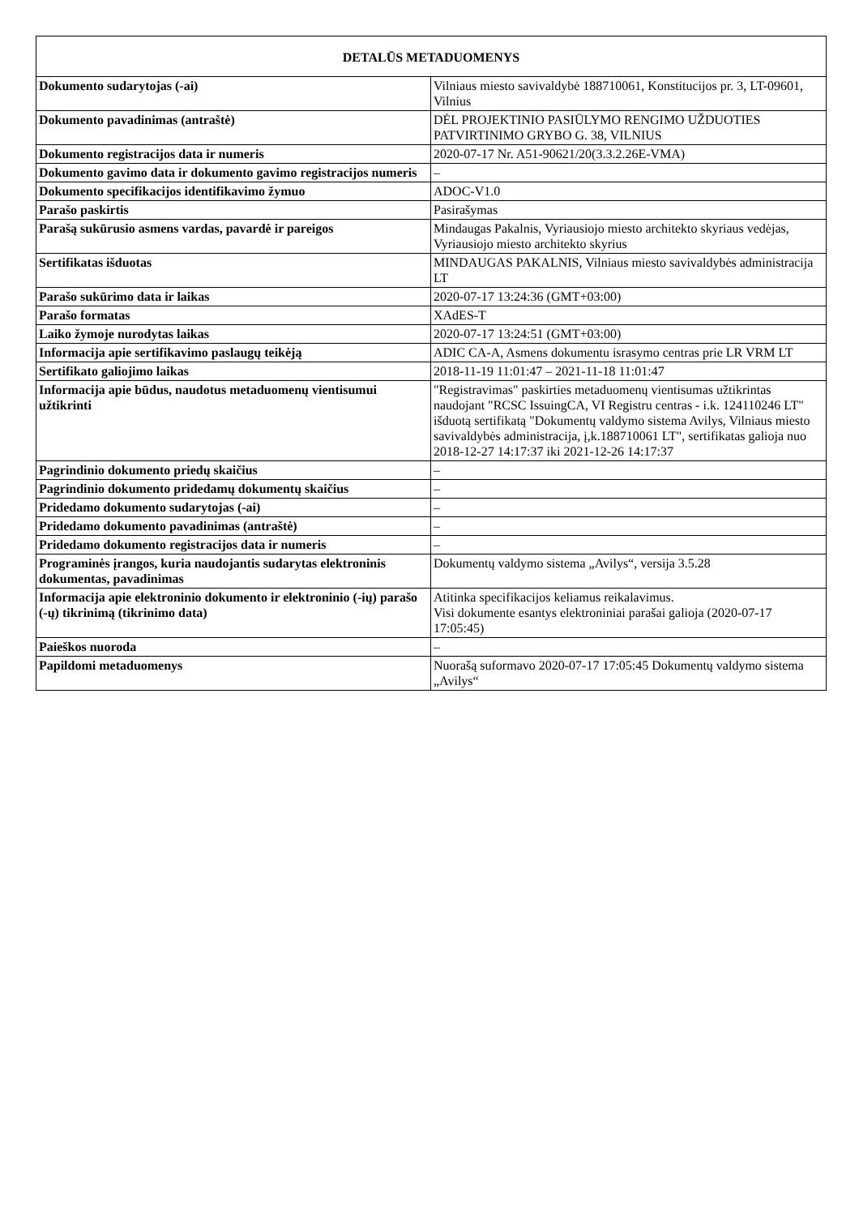| DETALŪS METADUOMENYS | |
| --- | --- |
| Dokumento sudarytojas (-ai) | Vilniaus miesto savivaldybė 188710061, Konstitucijos pr. 3, LT-09601, Vilnius |
| Dokumento pavadinimas (antraštė) | DĖL PROJEKTINIO PASIŪLYMO RENGIMO UŽDUOTIES PATVIRTINIMO GRYBO G. 38, VILNIUS |
| Dokumento registracijos data ir numeris | 2020-07-17 Nr. A51-90621/20(3.3.2.26E-VMA) |
| Dokumento gavimo data ir dokumento gavimo registracijos numeris | – |
| Dokumento specifikacijos identifikavimo žymuo | ADOC-V1.0 |
| Parašo paskirtis | Pasirašymas |
| Parašą sukūrusio asmens vardas, pavardė ir pareigos | Mindaugas Pakalnis, Vyriausiojo miesto architekto skyriaus vedėjas, Vyriausiojo miesto architekto skyrius |
| Sertifikatas išduotas | MINDAUGAS PAKALNIS, Vilniaus miesto savivaldybės administracija LT |
| Parašo sukūrimo data ir laikas | 2020-07-17 13:24:36 (GMT+03:00) |
| Parašo formatas | XAdES-T |
| Laiko žymoje nurodytas laikas | 2020-07-17 13:24:51 (GMT+03:00) |
| Informacija apie sertifikavimo paslaugų teikėją | ADIC CA-A, Asmens dokumentu israsymo centras prie LR VRM LT |
| Sertifikato galiojimo laikas | 2018-11-19 11:01:47 – 2021-11-18 11:01:47 |
| Informacija apie būdus, naudotus metaduomenų vientisumui užtikrinti | "Registravimas" paskirties metaduomenų vientisumas užtikrintas naudojant "RCSC IssuingCA, VI Registru centras - i.k. 124110246 LT" išduotą sertifikatą "Dokumentų valdymo sistema Avilys, Vilniaus miesto savivaldybės administracija, į,k.188710061 LT", sertifikatas galioja nuo 2018-12-27 14:17:37 iki 2021-12-26 14:17:37 |
| Pagrindinio dokumento priedų skaičius | – |
| Pagrindinio dokumento pridedamų dokumentų skaičius | – |
| Pridedamo dokumento sudarytojas (-ai) | – |
| Pridedamo dokumento pavadinimas (antraštė) | – |
| Pridedamo dokumento registracijos data ir numeris | – |
| Programinės įrangos, kuria naudojantis sudarytas elektroninis dokumentas, pavadinimas | Dokumentų valdymo sistema „Avilys“, versija 3.5.28 |
| Informacija apie elektroninio dokumento ir elektroninio (-ių) parašo (-ų) tikrinimą (tikrinimo data) | Atitinka specifikacijos keliamus reikalavimus. Visi dokumente esantys elektroniniai parašai galioja (2020-07-17 17:05:45) |
| Paieškos nuoroda | – |
| Papildomi metaduomenys | Nuorašą suformavo 2020-07-17 17:05:45 Dokumentų valdymo sistema „Avilys“ |